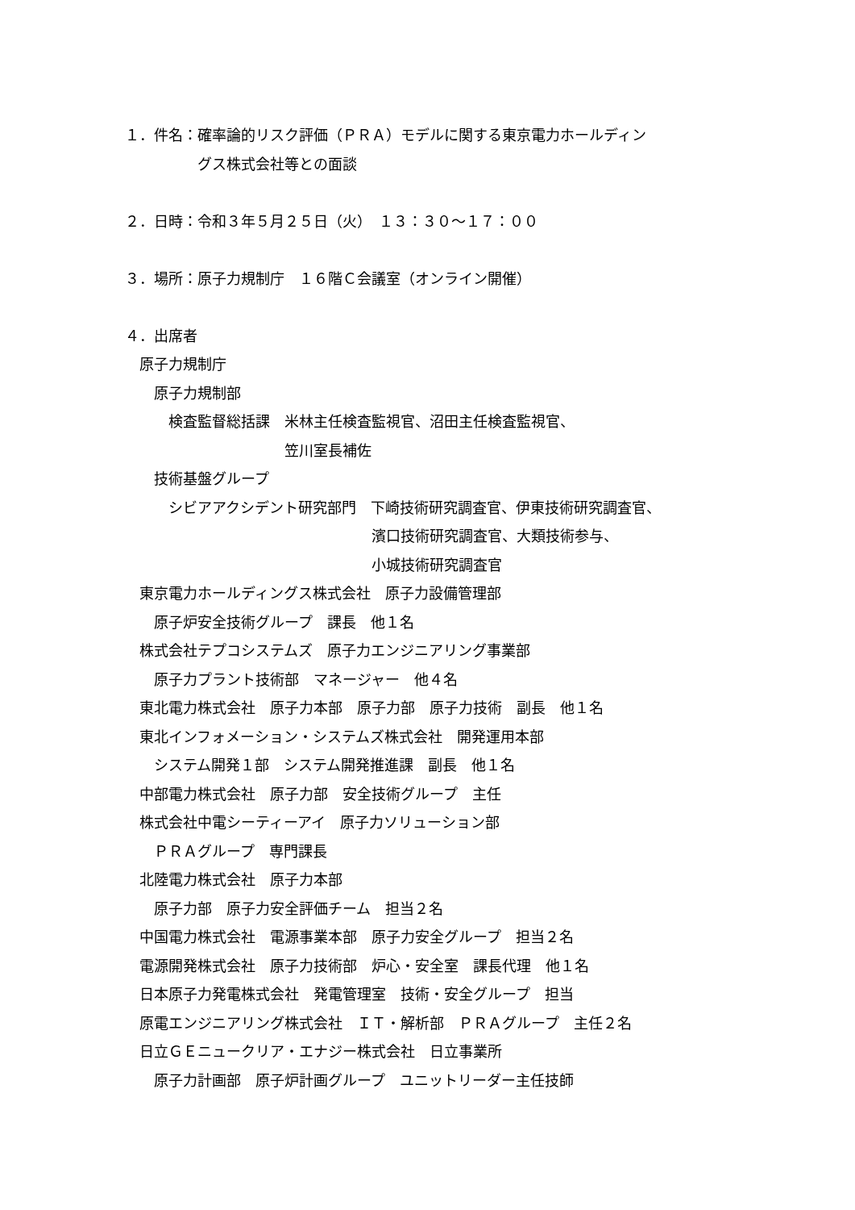１．件名：確率論的リスク評価（ＰＲＡ）モデルに関する東京電力ホールディン
　　　　　グス株式会社等との面談
２．日時：令和３年５月２５日（火）　１３：３０～１７：００
３．場所：原子力規制庁　１６階Ｃ会議室（オンライン開催）
４．出席者
　原子力規制庁
　　原子力規制部
　　　検査監督総括課　米林主任検査監視官、沼田主任検査監視官、
　　　　　　　　　　　笠川室長補佐
　　技術基盤グループ
　　　シビアアクシデント研究部門　下崎技術研究調査官、伊東技術研究調査官、
　　　　　　　　　　　　　　　　　濱口技術研究調査官、大類技術参与、
　　　　　　　　　　　　　　　　　小城技術研究調査官
　東京電力ホールディングス株式会社　原子力設備管理部
　　原子炉安全技術グループ　課長　他１名
　株式会社テプコシステムズ　原子力エンジニアリング事業部
　　原子力プラント技術部　マネージャー　他４名
　東北電力株式会社　原子力本部　原子力部　原子力技術　副長　他１名
　東北インフォメーション・システムズ株式会社　開発運用本部
　　システム開発１部　システム開発推進課　副長　他１名
　中部電力株式会社　原子力部　安全技術グループ　主任
　株式会社中電シーティーアイ　原子力ソリューション部
　　ＰＲＡグループ　専門課長
　北陸電力株式会社　原子力本部
　　原子力部　原子力安全評価チーム　担当２名
　中国電力株式会社　電源事業本部　原子力安全グループ　担当２名
　電源開発株式会社　原子力技術部　炉心・安全室　課長代理　他１名
　日本原子力発電株式会社　発電管理室　技術・安全グループ　担当
　原電エンジニアリング株式会社　ＩＴ・解析部　ＰＲＡグループ　主任２名
　日立ＧＥニュークリア・エナジー株式会社　日立事業所
　　原子力計画部　原子炉計画グループ　ユニットリーダー主任技師